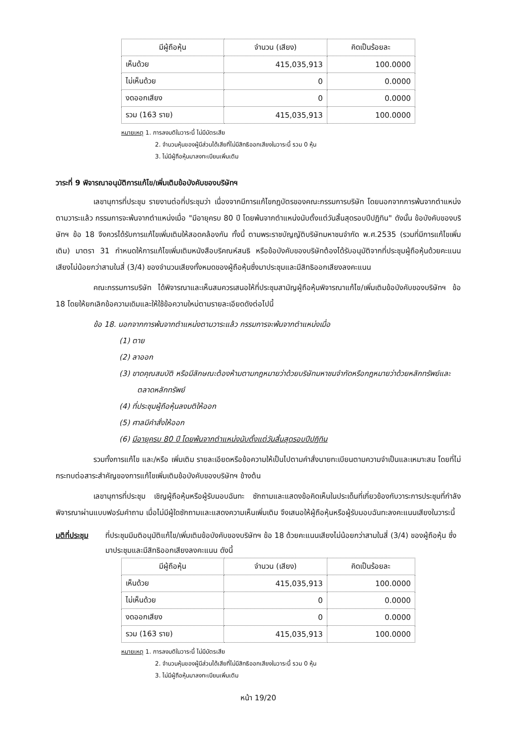| มีผู้ถือหุ้น | จำนวน (เสียง) | คิดเป็นร้อยละ |
| --- | --- | --- |
| เห็นด้วย | 415,035,913 | 100.0000 |
| ไม่เห็นด้วย | 0 | 0.0000 |
| งดออกเสียง | 0 | 0.0000 |
| รวม (163 ราย) | 415,035,913 | 100.0000 |
หมายเหตุ 1. การลงมติในวาระนี้ ไม่มีบัตรเสีย
2. จำนวนหุ้นของผู้มีส่วนได้เสียที่ไม่มีสิทธิออกเสียงในวาระนี้ รวม 0 หุ้น
3. ไม่มีผู้ถือหุ้นมาลงทะเบียนเพิ่มเติม
วาระที่ 9 พิจารณาอนุมัติการแก้ไข/เพิ่มเติมข้อบังคับของบริษัทฯ
เลขานุการที่ประชุม รายงานต่อที่ประชุมว่า เนื่องจากมีการแก้ไขกฎบัตรของคณะกรรมการบริษัท โดยนอกจากการพ้นจากตำแหน่งตามวาระแล้ว กรรมการจะพ้นจากตำแหน่งเมื่อ "มีอายุครบ 80 ปี โดยพ้นจากตำแหน่งนับตั้งแต่วันสิ้นสุดรอบปีปฏิทิน" ดังนั้น ข้อบังคับของบริษัทฯ ข้อ 18 จึงควรได้รับการแก้ไขเพิ่มเติมให้สอดคล้องกัน ทั้งนี้ ตามพระราชบัญญัติบริษัทมหาชนจำกัด พ.ศ.2535 (รวมที่มีการแก้ไขเพิ่มเติม) มาตรา 31 กำหนดให้การแก้ไขเพิ่มเติมหนังสือบริคณห์สนธิ หรือข้อบังคับของบริษัทต้องได้รับอนุมัติจากที่ประชุมผู้ถือหุ้นด้วยคะแนนเสียงไม่น้อยกว่าสามในสี่ (3/4) ของจำนวนเสียงทั้งหมดของผู้ถือหุ้นซึ่งมาประชุมและมีสิทธิออกเสียงลงคะแนน
คณะกรรมการบริษัท ได้พิจารณาและเห็นสมควรเสนอให้ที่ประชุมสามัญผู้ถือหุ้นพิจารณาแก้ไข/เพิ่มเติมข้อบังคับของบริษัทฯ ข้อ 18 โดยให้ยกเลิกข้อความเดิมและให้ใช้ข้อความใหม่ตามรายละเอียดดังต่อไปนี้
ข้อ 18. นอกจากการพ้นจากตำแหน่งตามวาระแล้ว กรรมการจะพ้นจากตำแหน่งเมื่อ
(1) ตาย
(2) ลาออก
(3) ขาดคุณสมบัติ หรือมีลักษณะต้องห้ามตามกฎหมายว่าด้วยบริษัทมหาชนจำกัดหรือกฎหมายว่าด้วยหลักทรัพย์และตลาดหลักทรัพย์
(4) ที่ประชุมผู้ถือหุ้นลงมติให้ออก
(5) ศาลมีคำสั่งให้ออก
(6) มีอายุครบ 80 ปี โดยพ้นจากตำแหน่งนับตั้งแต่วันสิ้นสุดรอบปีปฏิทิน
รวมทั้งการแก้ไข และ/หรือ เพิ่มเติม รายละเอียดหรือข้อความให้เป็นไปตามคำสั่งนายทะเบียนตามความจำเป็นและเหมาะสม โดยที่ไม่กระทบต่อสาระสำคัญของการแก้ไขเพิ่มเติมข้อบังคับของบริษัทฯ ข้างต้น
เลขานุการที่ประชุม เชิญผู้ถือหุ้นหรือผู้รับมอบฉันทะ ซักถามและแสดงข้อคิดเห็นในประเด็นที่เกี่ยวข้องกับวาระการประชุมที่กำลังพิจารณาผ่านแบบฟอร์มคำถาม เมื่อไม่มีผู้ใดซักถามและแสดงความเห็นเพิ่มเติม จึงเสนอให้ผู้ถือหุ้นหรือผู้รับมอบฉันทะลงคะแนนเสียงในวาระนี้
มติที่ประชุม
ที่ประชุมมีมติอนุมัติแก้ไข/เพิ่มเติมข้อบังคับของบริษัทฯ ข้อ 18 ด้วยคะแนนเสียงไม่น้อยกว่าสามในสี่ (3/4) ของผู้ถือหุ้น ซึ่งมาประชุมและมีสิทธิออกเสียงลงคะแนน ดังนี้
| มีผู้ถือหุ้น | จำนวน (เสียง) | คิดเป็นร้อยละ |
| --- | --- | --- |
| เห็นด้วย | 415,035,913 | 100.0000 |
| ไม่เห็นด้วย | 0 | 0.0000 |
| งดออกเสียง | 0 | 0.0000 |
| รวม (163 ราย) | 415,035,913 | 100.0000 |
หมายเหตุ 1. การลงมติในวาระนี้ ไม่มีบัตรเสีย
2. จำนวนหุ้นของผู้มีส่วนได้เสียที่ไม่มีสิทธิออกเสียงในวาระนี้ รวม 0 หุ้น
3. ไม่มีผู้ถือหุ้นมาลงทะเบียนเพิ่มเติม
หน้า 19/20